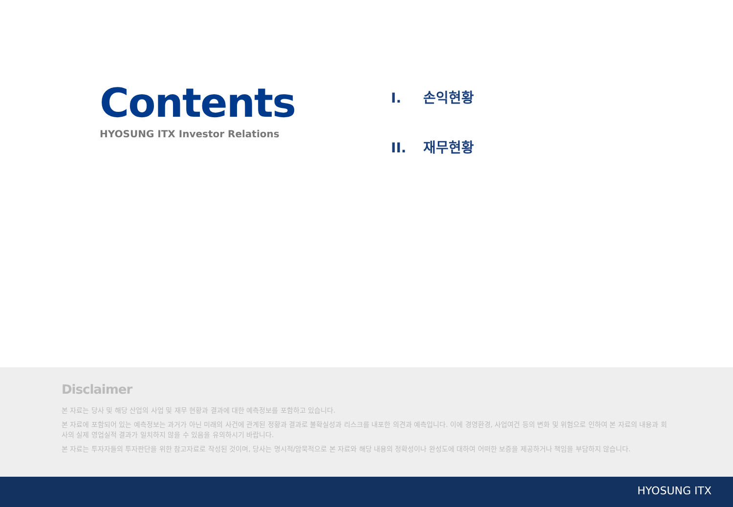Contents
HYOSUNG ITX Investor Relations
I. 손익현황
II. 재무현황
Disclaimer
본 자료는 당사 및 해당 산업의 사업 및 재무 현황과 결과에 대한 예측정보를 포함하고 있습니다.
본 자료에 포함되어 있는 예측정보는 과거가 아닌 미래의 사건에 관계된 정황과 결과로 불확실성과 리스크를 내포한 의견과 예측입니다. 이에 경영환경, 사업여건 등의 변화 및 위험으로 인하여 본 자료의 내용과 회사의 실제 영업실적 결과가 일치하지 않을 수 있음을 유의하시기 바랍니다.
본 자료는 투자자들의 투자판단을 위한 참고자료로 작성된 것이며, 당사는 명시적/암묵적으로 본 자료와 해당 내용의 정확성이나 완성도에 대하여 어떠한 보증을 제공하거나 책임을 부담하지 않습니다.
HYOSUNG ITX